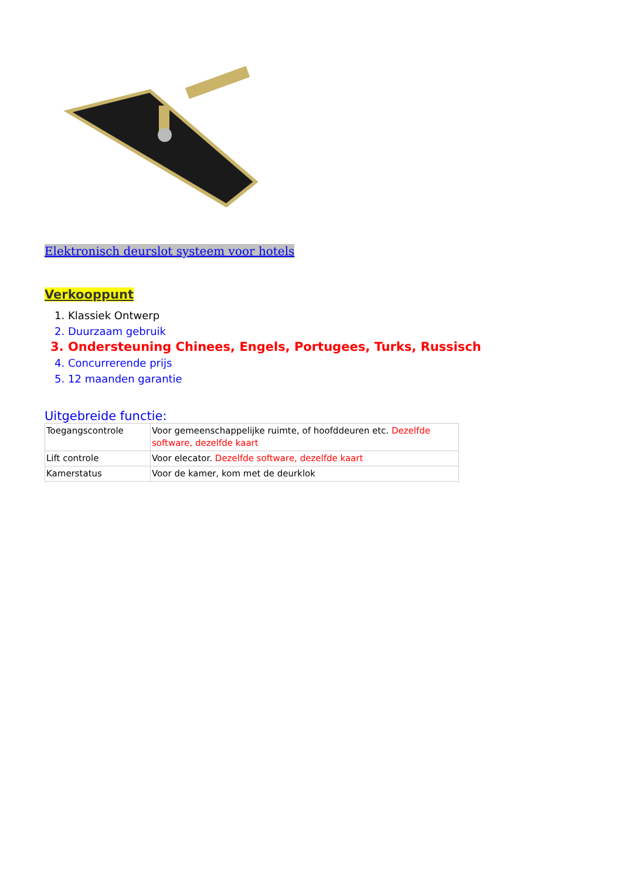Elektronisch deurslot systeem voor hotels
Verkooppunt
1. Klassiek Ontwerp
2. Duurzaam gebruik
3. Ondersteuning Chinees, Engels, Portugees, Turks, Russisch
4. Concurrerende prijs
5. 12 maanden garantie
Uitgebreide functie:
| Toegangscontrole | Voor gemeenschappelijke ruimte, of hoofddeuren etc. Dezelfde software, dezelfde kaart |
| Lift controle | Voor elecator. Dezelfde software, dezelfde kaart |
| Kamerstatus | Voor de kamer, kom met de deurklok |